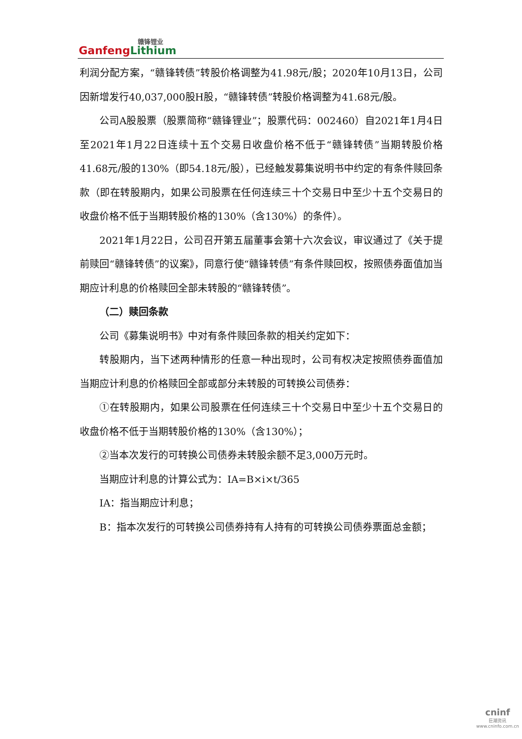赣锋锂业
Ganfeng Lithium
利润分配方案，“赣锋转债”转股价格调整为41.98元/股；2020年10月13日，公司因新增发行40,037,000股H股，“赣锋转债”转股价格调整为41.68元/股。
公司A股股票（股票简称“赣锋锂业”；股票代码：002460）自2021年1月4日至2021年1月22日连续十五个交易日收盘价格不低于“赣锋转债”当期转股价格41.68元/股的130%（即54.18元/股），已经触发募集说明书中约定的有条件赎回条款（即在转股期内，如果公司股票在任何连续三十个交易日中至少十五个交易日的收盘价格不低于当期转股价格的130%（含130%）的条件）。
2021年1月22日，公司召开第五届董事会第十六次会议，审议通过了《关于提前赎回“赣锋转债”的议案》，同意行使“赣锋转债”有条件赎回权，按照债券面值加当期应计利息的价格赎回全部未转股的“赣锋转债”。
（二）赎回条款
公司《募集说明书》中对有条件赎回条款的相关约定如下：
转股期内，当下述两种情形的任意一种出现时，公司有权决定按照债券面值加当期应计利息的价格赎回全部或部分未转股的可转换公司债券：
①在转股期内，如果公司股票在任何连续三十个交易日中至少十五个交易日的收盘价格不低于当期转股价格的130%（含130%）；
②当本次发行的可转换公司债券未转股余额不足3,000万元时。
当期应计利息的计算公式为：IA=B×i×t/365
IA：指当期应计利息；
B：指本次发行的可转换公司债券持有人持有的可转换公司债券票面总金额；
cninf
巨潮资讯
www.cninfo.com.cn